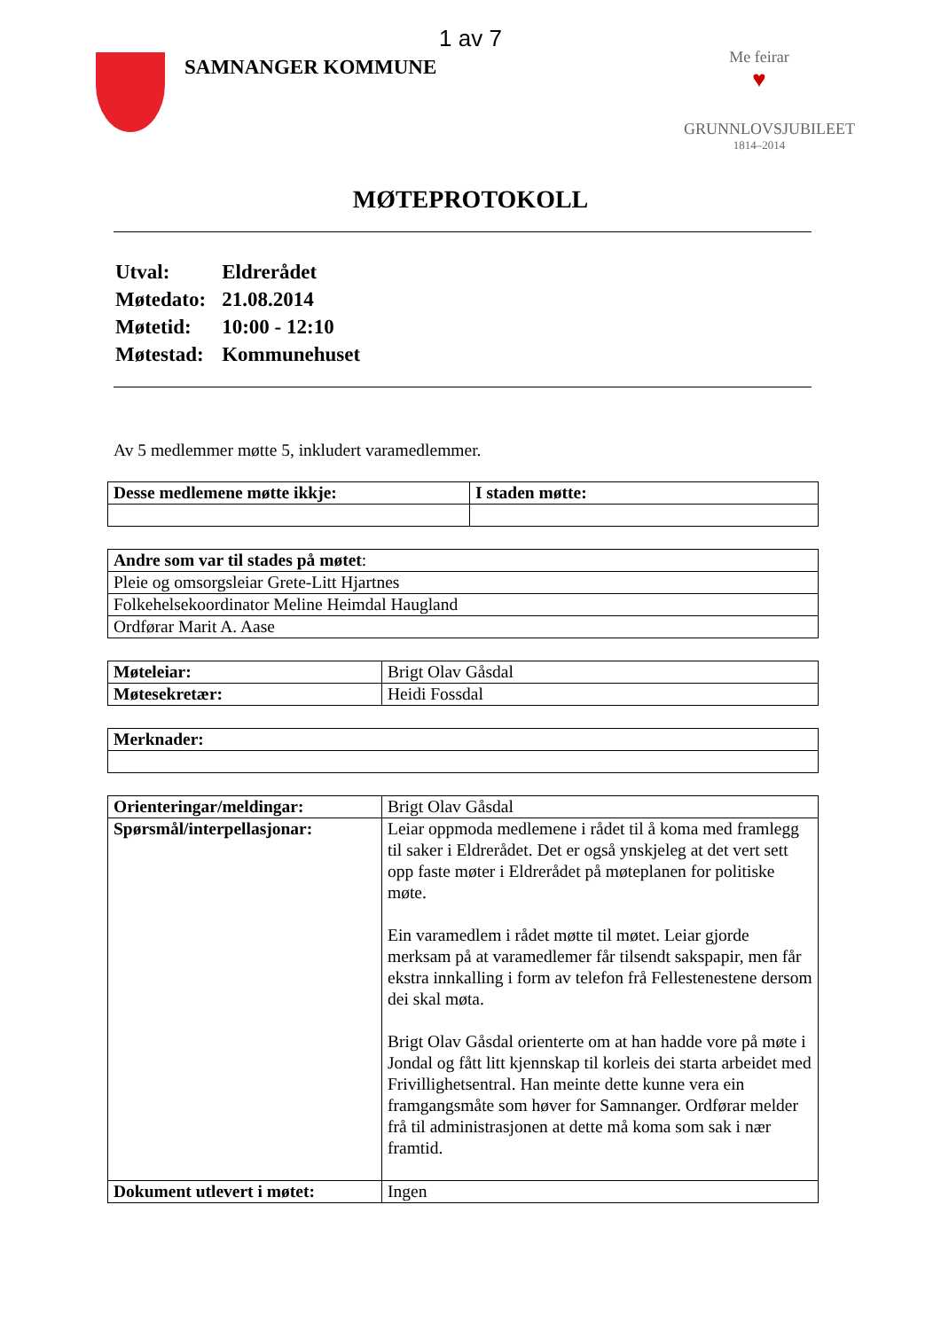1 av 7
SAMNANGER KOMMUNE
Me feirar
♥
GRUNNLOVSJUBILEET
1814–2014
MØTEPROTOKOLL
| Utval: | Eldrerådet |
| Møtedato: | 21.08.2014 |
| Møtetid: | 10:00 - 12:10 |
| Møtestad: | Kommunehuset |
Av 5 medlemmer møtte 5, inkludert varamedlemmer.
| Desse medlemene møtte ikkje: | I staden møtte: |
| Andre som var til stades på møtet : |
| Pleie og omsorgsleiar Grete-Litt Hjartnes |
| Folkehelsekoordinator Meline Heimdal Haugland |
| Ordførar Marit A. Aase |
| Møteleiar: | Brigt Olav Gåsdal |
| Møtesekretær: | Heidi Fossdal |
| Merknader: |
| Orienteringar/meldingar: | Brigt Olav Gåsdal |
| Spørsmål/interpellasjonar: | Leiar oppmoda medlemene i rådet til å koma med framlegg til saker i Eldrerådet. Det er også ynskjeleg at det vert sett opp faste møter i Eldrerådet på møteplanen for politiske møte. Ein varamedlem i rådet møtte til møtet. Leiar gjorde merksam på at varamedlemer får tilsendt sakspapir, men får ekstra innkalling i form av telefon frå Fellestenestene dersom dei skal møta. Brigt Olav Gåsdal orienterte om at han hadde vore på møte i Jondal og fått litt kjennskap til korleis dei starta arbeidet med Frivillighetsentral. Han meinte dette kunne vera ein framgangsmåte som høver for Samnanger. Ordførar melder frå til administrasjonen at dette må koma som sak i nær framtid. |
| Dokument utlevert i møtet: | Ingen |